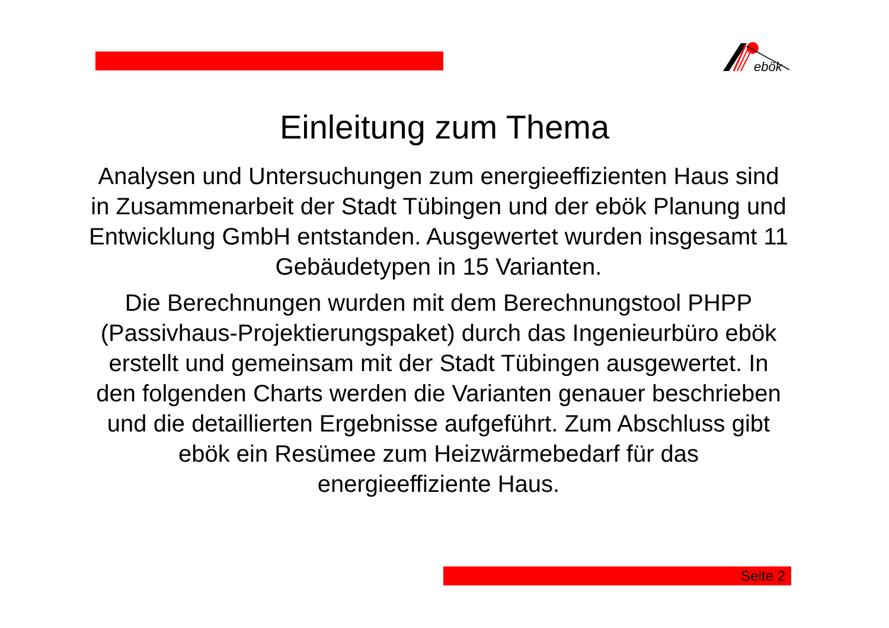ebök
Einleitung zum Thema
Analysen und Untersuchungen zum energieeffizienten Haus sind in Zusammenarbeit der Stadt Tübingen und der ebök Planung und Entwicklung GmbH entstanden. Ausgewertet wurden insgesamt 11 Gebäudetypen in 15 Varianten.
Die Berechnungen wurden mit dem Berechnungstool PHPP (Passivhaus-Projektierungspaket) durch das Ingenieurbüro ebök erstellt und gemeinsam mit der Stadt Tübingen ausgewertet. In den folgenden Charts werden die Varianten genauer beschrieben und die detaillierten Ergebnisse aufgeführt. Zum Abschluss gibt ebök ein Resümee zum Heizwärmebedarf für das energieeffiziente Haus.
Seite 2